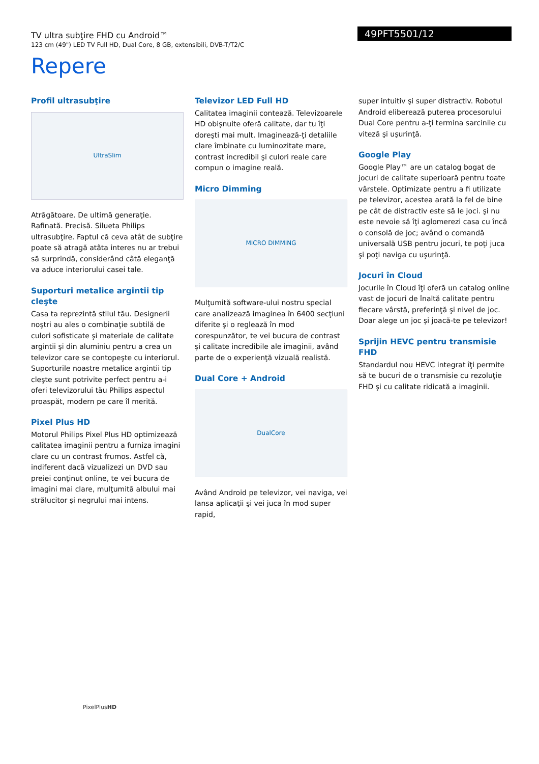TV ultra subţire FHD cu Android™
123 cm (49") LED TV Full HD, Dual Core, 8 GB, extensibili, DVB-T/T2/C
49PFT5501/12
Repere
Profil ultrasubţire
UltraSlim
Atrăgătoare. De ultimă generaţie. Rafinată. Precisă. Silueta Philips ultrasubţire. Faptul că ceva atât de subţire poate să atragă atâta interes nu ar trebui să surprindă, considerând câtă eleganţă va aduce interiorului casei tale.
Suporturi metalice argintii tip cleşte
Casa ta reprezintă stilul tău. Designerii noştri au ales o combinaţie subtilă de culori sofisticate şi materiale de calitate argintii şi din aluminiu pentru a crea un televizor care se contopeşte cu interiorul. Suporturile noastre metalice argintii tip cleşte sunt potrivite perfect pentru a-i oferi televizorului tău Philips aspectul proaspăt, modern pe care îl merită.
Pixel Plus HD
Motorul Philips Pixel Plus HD optimizează calitatea imaginii pentru a furniza imagini clare cu un contrast frumos. Astfel că, indiferent dacă vizualizezi un DVD sau preiei conţinut online, te vei bucura de imagini mai clare, mulţumită albului mai strălucitor şi negrului mai intens.
Televizor LED Full HD
Calitatea imaginii contează. Televizoarele HD obişnuite oferă calitate, dar tu îţi doreşti mai mult. Imaginează-ţi detaliile clare îmbinate cu luminozitate mare, contrast incredibil şi culori reale care compun o imagine reală.
Micro Dimming
MICRO DIMMING
Mulţumită software-ului nostru special care analizează imaginea în 6400 secţiuni diferite şi o reglează în mod corespunzător, te vei bucura de contrast şi calitate incredibile ale imaginii, având parte de o experienţă vizuală realistă.
Dual Core + Android
DualCore
Având Android pe televizor, vei naviga, vei lansa aplicaţii şi vei juca în mod super rapid,
super intuitiv şi super distractiv. Robotul Android eliberează puterea procesorului Dual Core pentru a-ţi termina sarcinile cu viteză şi uşurinţă.
Google Play
Google Play™ are un catalog bogat de jocuri de calitate superioară pentru toate vârstele. Optimizate pentru a fi utilizate pe televizor, acestea arată la fel de bine pe cât de distractiv este să le joci. şi nu este nevoie să îţi aglomerezi casa cu încă o consolă de joc; având o comandă universală USB pentru jocuri, te poţi juca şi poţi naviga cu uşurinţă.
Jocuri în Cloud
Jocurile în Cloud îţi oferă un catalog online vast de jocuri de înaltă calitate pentru fiecare vârstă, preferinţă şi nivel de joc. Doar alege un joc şi joacă-te pe televizor!
Sprijin HEVC pentru transmisie FHD
Standardul nou HEVC integrat îţi permite să te bucuri de o transmisie cu rezoluţie FHD şi cu calitate ridicată a imaginii.
PixelPlusHD